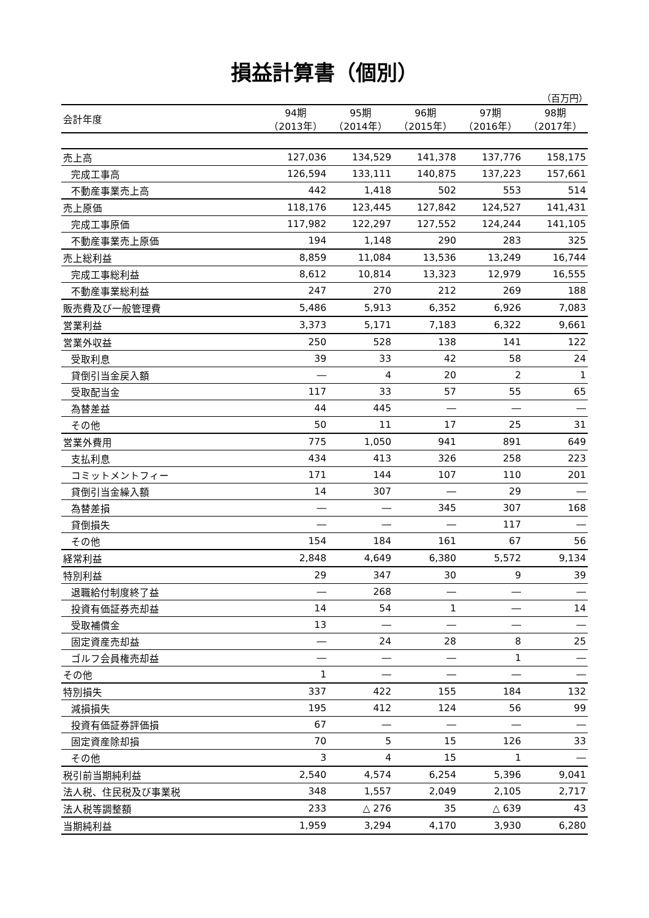損益計算書（個別）
（百万円）
| 会計年度 | 94期 （2013年） | 95期 （2014年） | 96期 （2015年） | 97期 （2016年） | 98期 （2017年） |
| --- | --- | --- | --- | --- | --- |
| 売上高 | 127,036 | 134,529 | 141,378 | 137,776 | 158,175 |
| 完成工事高 | 126,594 | 133,111 | 140,875 | 137,223 | 157,661 |
| 不動産事業売上高 | 442 | 1,418 | 502 | 553 | 514 |
| 売上原価 | 118,176 | 123,445 | 127,842 | 124,527 | 141,431 |
| 完成工事原価 | 117,982 | 122,297 | 127,552 | 124,244 | 141,105 |
| 不動産事業売上原価 | 194 | 1,148 | 290 | 283 | 325 |
| 売上総利益 | 8,859 | 11,084 | 13,536 | 13,249 | 16,744 |
| 完成工事総利益 | 8,612 | 10,814 | 13,323 | 12,979 | 16,555 |
| 不動産事業総利益 | 247 | 270 | 212 | 269 | 188 |
| 販売費及び一般管理費 | 5,486 | 5,913 | 6,352 | 6,926 | 7,083 |
| 営業利益 | 3,373 | 5,171 | 7,183 | 6,322 | 9,661 |
| 営業外収益 | 250 | 528 | 138 | 141 | 122 |
| 受取利息 | 39 | 33 | 42 | 58 | 24 |
| 貸倒引当金戻入額 | ― | 4 | 20 | 2 | 1 |
| 受取配当金 | 117 | 33 | 57 | 55 | 65 |
| 為替差益 | 44 | 445 | ― | ― | ― |
| その他 | 50 | 11 | 17 | 25 | 31 |
| 営業外費用 | 775 | 1,050 | 941 | 891 | 649 |
| 支払利息 | 434 | 413 | 326 | 258 | 223 |
| コミットメントフィー | 171 | 144 | 107 | 110 | 201 |
| 貸倒引当金繰入額 | 14 | 307 | ― | 29 | ― |
| 為替差損 | ― | ― | 345 | 307 | 168 |
| 貸倒損失 | ― | ― | ― | 117 | ― |
| その他 | 154 | 184 | 161 | 67 | 56 |
| 経常利益 | 2,848 | 4,649 | 6,380 | 5,572 | 9,134 |
| 特別利益 | 29 | 347 | 30 | 9 | 39 |
| 退職給付制度終了益 | ― | 268 | ― | ― | ― |
| 投資有価証券売却益 | 14 | 54 | 1 | ― | 14 |
| 受取補償金 | 13 | ― | ― | ― | ― |
| 固定資産売却益 | ― | 24 | 28 | 8 | 25 |
| ゴルフ会員権売却益 | ― | ― | ― | 1 | ― |
| その他 | 1 | ― | ― | ― | ― |
| 特別損失 | 337 | 422 | 155 | 184 | 132 |
| 減損損失 | 195 | 412 | 124 | 56 | 99 |
| 投資有価証券評価損 | 67 | ― | ― | ― | ― |
| 固定資産除却損 | 70 | 5 | 15 | 126 | 33 |
| その他 | 3 | 4 | 15 | 1 | ― |
| 税引前当期純利益 | 2,540 | 4,574 | 6,254 | 5,396 | 9,041 |
| 法人税、住民税及び事業税 | 348 | 1,557 | 2,049 | 2,105 | 2,717 |
| 法人税等調整額 | 233 | △ 276 | 35 | △ 639 | 43 |
| 当期純利益 | 1,959 | 3,294 | 4,170 | 3,930 | 6,280 |